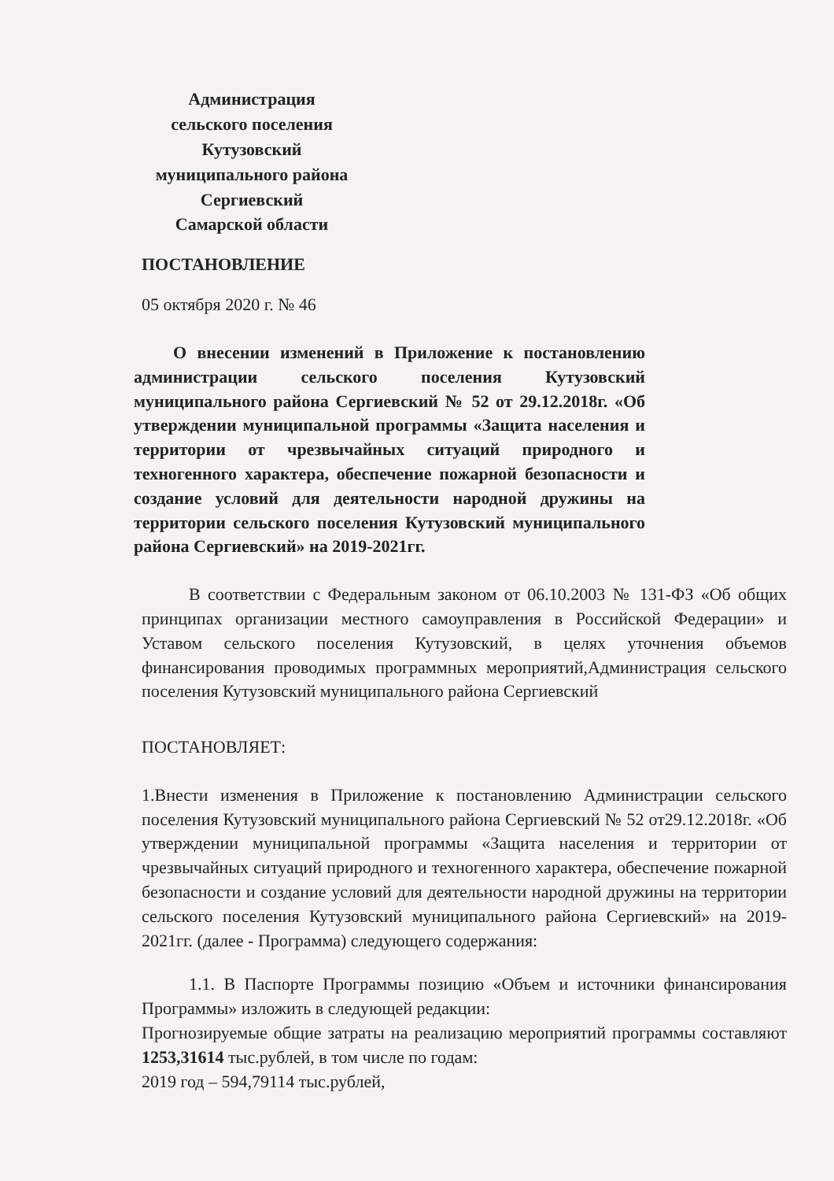Администрация
сельского поселения
Кутузовский
муниципального района
Сергиевский
Самарской области
ПОСТАНОВЛЕНИЕ
05 октября 2020 г. № 46
О внесении изменений в Приложение к постановлению администрации сельского поселения Кутузовский муниципального района Сергиевский № 52 от 29.12.2018г. «Об утверждении муниципальной программы «Защита населения и территории от чрезвычайных ситуаций природного и техногенного характера, обеспечение пожарной безопасности и создание условий для деятельности народной дружины на территории сельского поселения Кутузовский муниципального района Сергиевский» на 2019-2021гг.
В соответствии с Федеральным законом от 06.10.2003 № 131-ФЗ «Об общих принципах организации местного самоуправления в Российской Федерации» и Уставом сельского поселения Кутузовский, в целях уточнения объемов финансирования проводимых программных мероприятий,Администрация сельского поселения Кутузовский муниципального района Сергиевский
ПОСТАНОВЛЯЕТ:
1.Внести изменения в Приложение к постановлению Администрации сельского поселения Кутузовский муниципального района Сергиевский № 52 от29.12.2018г. «Об утверждении муниципальной программы «Защита населения и территории от чрезвычайных ситуаций природного и техногенного характера, обеспечение пожарной безопасности и создание условий для деятельности народной дружины на территории сельского поселения Кутузовский муниципального района Сергиевский» на 2019-2021гг. (далее - Программа) следующего содержания:
1.1. В Паспорте Программы позицию «Объем и источники финансирования Программы» изложить в следующей редакции:
Прогнозируемые общие затраты на реализацию мероприятий программы составляют 1253,31614 тыс.рублей, в том числе по годам:
2019 год – 594,79114 тыс.рублей,